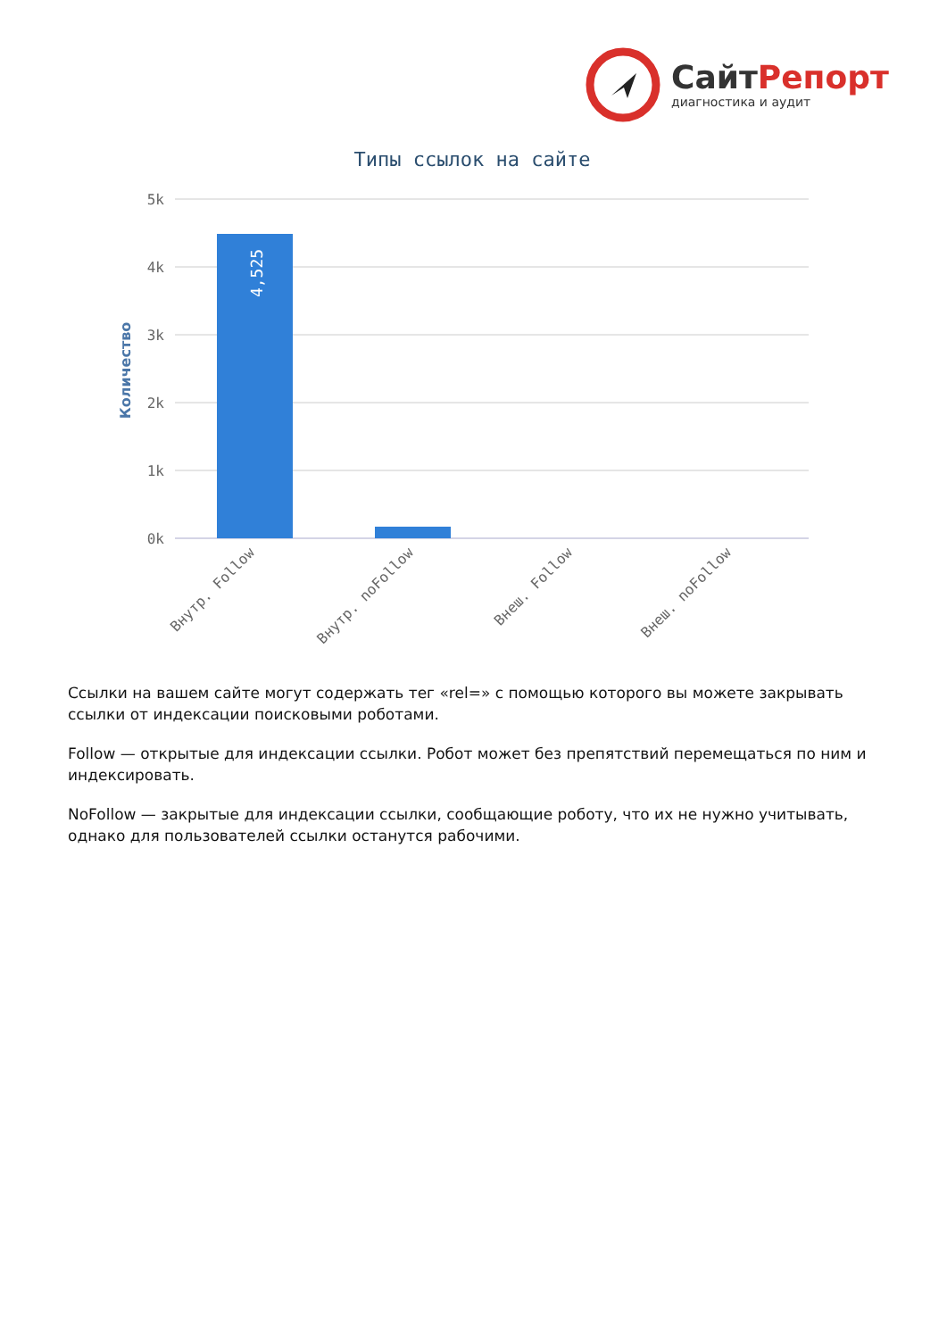СайтРепорт
диагностика и аудит
Типы ссылок на сайте
5k
4k
3k
2k
1k
0k
Количество
4,525
Внутр. Follow
Внутр. noFollow
Внеш. Follow
Внеш. noFollow
Ссылки на вашем сайте могут содержать тег «rel=» с помощью которого вы можете закрывать ссылки от индексации поисковыми роботами.
Follow — открытые для индексации ссылки. Робот может без препятствий перемещаться по ним и индексировать.
NoFollow — закрытые для индексации ссылки, сообщающие роботу, что их не нужно учитывать, однако для пользователей ссылки останутся рабочими.